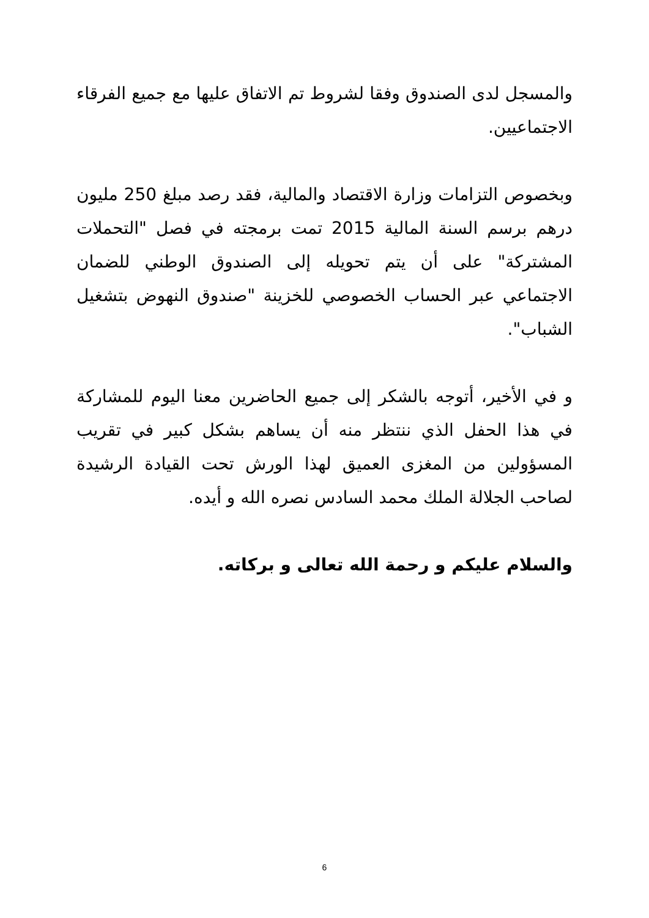والمسجل لدى الصندوق وفقا لشروط تم الاتفاق عليها مع جميع الفرقاء الاجتماعيين.
وبخصوص التزامات وزارة الاقتصاد والمالية، فقد رصد مبلغ 250 مليون درهم برسم السنة المالية 2015 تمت برمجته في فصل "التحملات المشتركة" على أن يتم تحويله إلى الصندوق الوطني للضمان الاجتماعي عبر الحساب الخصوصي للخزينة "صندوق النهوض بتشغيل الشباب".
و في الأخير، أتوجه بالشكر إلى جميع الحاضرين معنا اليوم للمشاركة في هذا الحفل الذي ننتظر منه أن يساهم بشكل كبير في تقريب المسؤولين من المغزى العميق لهذا الورش تحت القيادة الرشيدة لصاحب الجلالة الملك محمد السادس نصره الله و أيده.
والسلام عليكم و رحمة الله تعالى و بركاته.
6